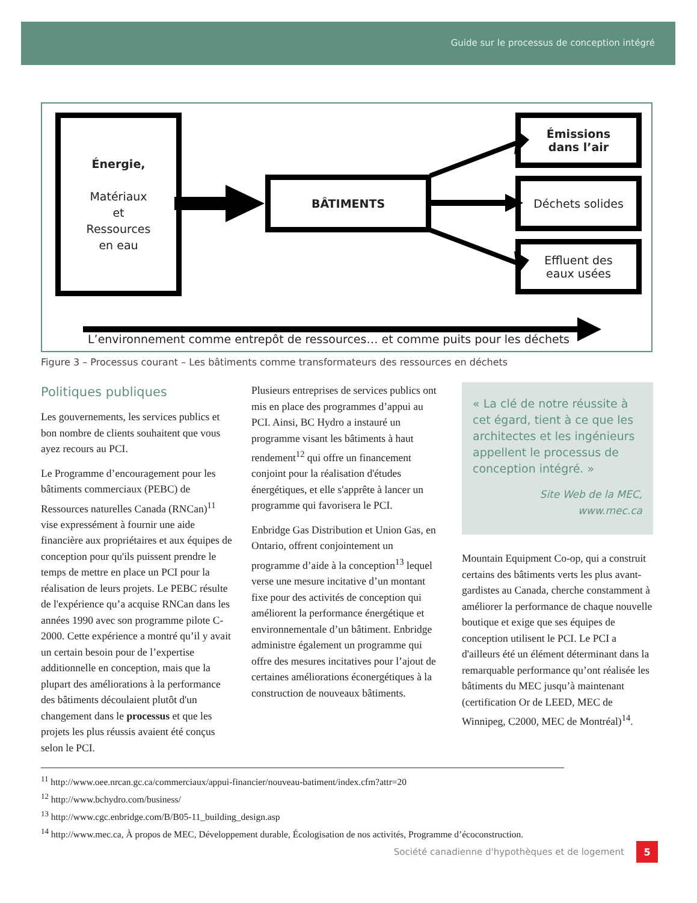Guide sur le processus de conception intégré
Énergie,
Matériaux
et
Ressources
en eau
BÂTIMENTS
Émissions
dans l’air
Déchets solides
Effluent des
eaux usées
L’environnement comme entrepôt de ressources… et comme puits pour les déchets
Figure 3 – Processus courant – Les bâtiments comme transformateurs des ressources en déchets
Politiques publiques
Les gouvernements, les services publics et bon nombre de clients souhaitent que vous ayez recours au PCI.
Le Programme d’encouragement pour les bâtiments commerciaux (PEBC) de Ressources naturelles Canada (RNCan)<sup>11</sup> vise expressément à fournir une aide financière aux propriétaires et aux équipes de conception pour qu'ils puissent prendre le temps de mettre en place un PCI pour la réalisation de leurs projets. Le PEBC résulte de l'expérience qu’a acquise RNCan dans les années 1990 avec son programme pilote C-2000. Cette expérience a montré qu’il y avait un certain besoin pour de l’expertise additionnelle en conception, mais que la plupart des améliorations à la performance des bâtiments découlaient plutôt d'un changement dans le processus et que les projets les plus réussis avaient été conçus selon le PCI.
Plusieurs entreprises de services publics ont mis en place des programmes d’appui au PCI. Ainsi, BC Hydro a instauré un programme visant les bâtiments à haut rendement<sup>12</sup> qui offre un financement conjoint pour la réalisation d'études énergétiques, et elle s'apprête à lancer un programme qui favorisera le PCI.
Enbridge Gas Distribution et Union Gas, en Ontario, offrent conjointement un programme d’aide à la conception<sup>13</sup> lequel verse une mesure incitative d’un montant fixe pour des activités de conception qui améliorent la performance énergétique et environnementale d’un bâtiment. Enbridge administre également un programme qui offre des mesures incitatives pour l’ajout de certaines améliorations éconergétiques à la construction de nouveaux bâtiments.
« La clé de notre réussite à cet égard, tient à ce que les architectes et les ingénieurs appellent le processus de conception intégré. »
Site Web de la MEC, www.mec.ca
Mountain Equipment Co-op, qui a construit certains des bâtiments verts les plus avant-gardistes au Canada, cherche constamment à améliorer la performance de chaque nouvelle boutique et exige que ses équipes de conception utilisent le PCI. Le PCI a d'ailleurs été un élément déterminant dans la remarquable performance qu’ont réalisée les bâtiments du MEC jusqu’à maintenant (certification Or de LEED, MEC de Winnipeg, C2000, MEC de Montréal)<sup>14</sup>.
<sup>11</sup> http://www.oee.nrcan.gc.ca/commerciaux/appui-financier/nouveau-batiment/index.cfm?attr=20
<sup>12</sup> http://www.bchydro.com/business/
<sup>13</sup> http://www.cgc.enbridge.com/B/B05-11_building_design.asp
<sup>14</sup> http://www.mec.ca, À propos de MEC, Développement durable, Écologisation de nos activités, Programme d’écoconstruction.
Société canadienne d'hypothèques et de logement 5